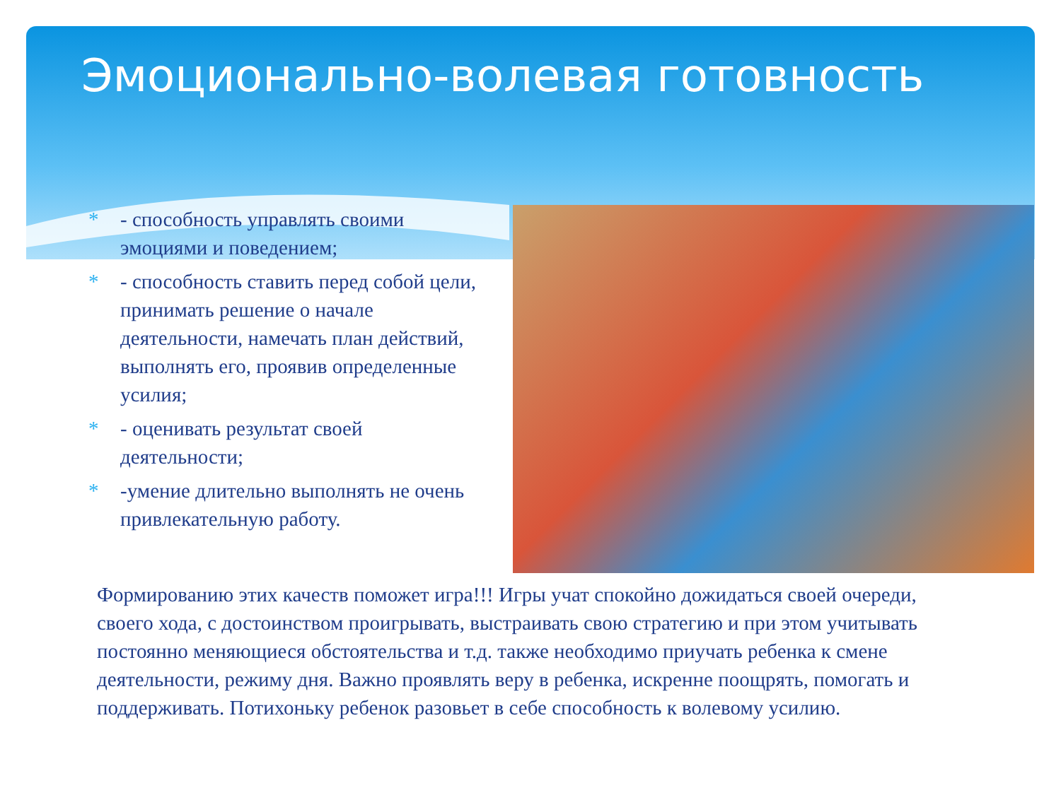Эмоционально-волевая готовность
* - способность управлять своими эмоциями и поведением;
* - способность ставить перед собой цели, принимать решение о начале деятельности, намечать план действий, выполнять его, проявив определенные усилия;
* - оценивать результат своей деятельности;
* -умение длительно выполнять не очень привлекательную работу.
Формированию этих качеств поможет игра!!! Игры учат спокойно дожидаться своей очереди, своего хода, с достоинством проигрывать, выстраивать свою стратегию и при этом учитывать постоянно меняющиеся обстоятельства и т.д. также необходимо приучать ребенка к смене деятельности, режиму дня. Важно проявлять веру в ребенка, искренне поощрять, помогать и поддерживать. Потихоньку ребенок разовьет в себе способность к волевому усилию.